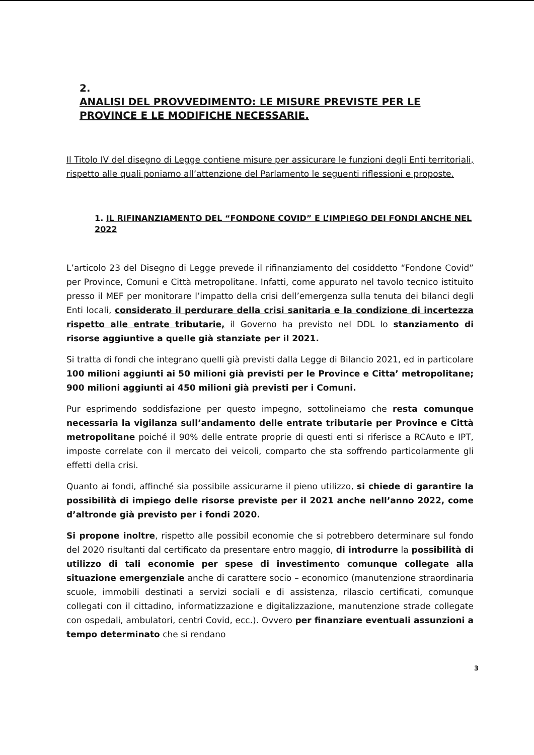2. ANALISI DEL PROVVEDIMENTO: LE MISURE PREVISTE PER LE PROVINCE E LE MODIFICHE NECESSARIE.
Il Titolo IV del disegno di Legge contiene misure per assicurare le funzioni degli Enti territoriali, rispetto alle quali poniamo all’attenzione del Parlamento le seguenti riflessioni e proposte.
1. IL RIFINANZIAMENTO DEL “FONDONE COVID” E L’IMPIEGO DEI FONDI ANCHE NEL 2022
L’articolo 23 del Disegno di Legge prevede il rifinanziamento del cosiddetto “Fondone Covid” per Province, Comuni e Città metropolitane. Infatti, come appurato nel tavolo tecnico istituito presso il MEF per monitorare l’impatto della crisi dell’emergenza sulla tenuta dei bilanci degli Enti locali, considerato il perdurare della crisi sanitaria e la condizione di incertezza rispetto alle entrate tributarie, il Governo ha previsto nel DDL lo stanziamento di risorse aggiuntive a quelle già stanziate per il 2021.
Si tratta di fondi che integrano quelli già previsti dalla Legge di Bilancio 2021, ed in particolare 100 milioni aggiunti ai 50 milioni già previsti per le Province e Citta’ metropolitane; 900 milioni aggiunti ai 450 milioni già previsti per i Comuni.
Pur esprimendo soddisfazione per questo impegno, sottolineiamo che resta comunque necessaria la vigilanza sull’andamento delle entrate tributarie per Province e Città metropolitane poiché il 90% delle entrate proprie di questi enti si riferisce a RCAuto e IPT, imposte correlate con il mercato dei veicoli, comparto che sta soffrendo particolarmente gli effetti della crisi.
Quanto ai fondi, affinché sia possibile assicurarne il pieno utilizzo, si chiede di garantire la possibilità di impiego delle risorse previste per il 2021 anche nell’anno 2022, come d’altronde già previsto per i fondi 2020.
Si propone inoltre, rispetto alle possibil economie che si potrebbero determinare sul fondo del 2020 risultanti dal certificato da presentare entro maggio, di introdurre la possibilità di utilizzo di tali economie per spese di investimento comunque collegate alla situazione emergenziale anche di carattere socio – economico (manutenzione straordinaria scuole, immobili destinati a servizi sociali e di assistenza, rilascio certificati, comunque collegati con il cittadino, informatizzazione e digitalizzazione, manutenzione strade collegate con ospedali, ambulatori, centri Covid, ecc.). Ovvero per finanziare eventuali assunzioni a tempo determinato che si rendano
3